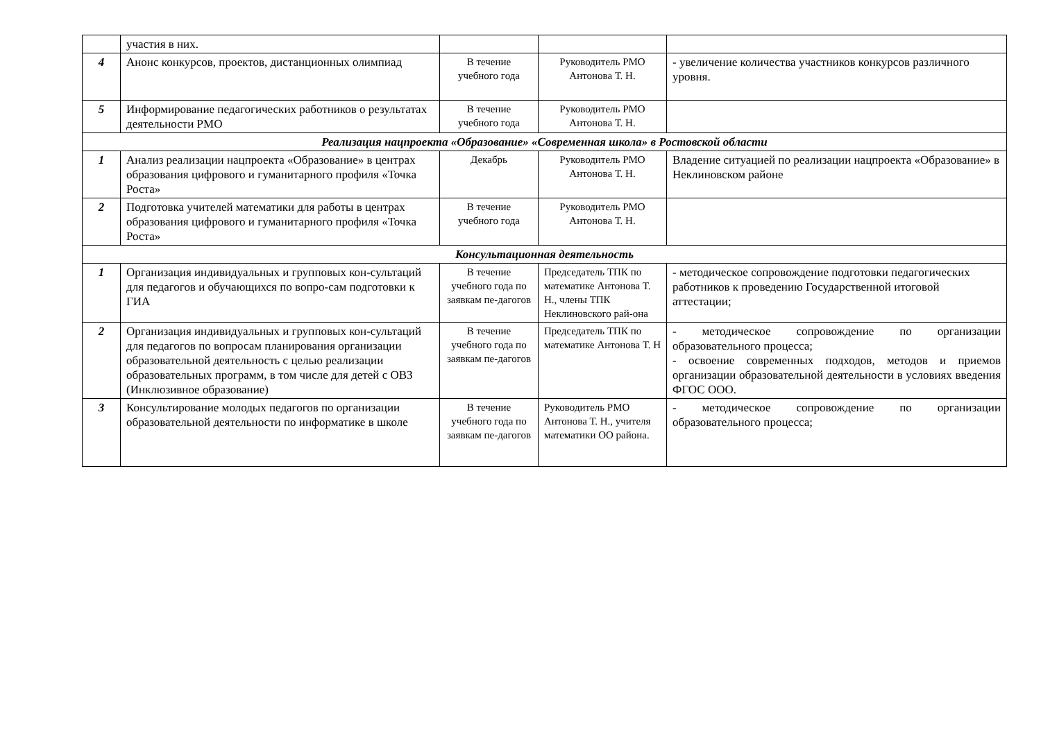| | участия в них. | | | |
| 4 | Анонс конкурсов, проектов, дистанционных олимпиад | В течение учебного года | Руководитель РМО Антонова Т. Н. | - увеличение количества участников конкурсов различного уровня. |
| 5 | Информирование педагогических работников о результатах деятельности РМО | В течение учебного года | Руководитель РМО Антонова Т. Н. | |
| Реализация нацпроекта «Образование» «Современная школа» в Ростовской области | | | | |
| 1 | Анализ реализации нацпроекта «Образование» в центрах образования цифрового и гуманитарного профиля «Точка Роста» | Декабрь | Руководитель РМО Антонова Т. Н. | Владение ситуацией по реализации нацпроекта «Образование» в Неклиновском районе |
| 2 | Подготовка учителей математики для работы в центрах образования цифрового и гуманитарного профиля «Точка Роста» | В течение учебного года | Руководитель РМО Антонова Т. Н. | |
| Консультационная деятельность | | | | |
| 1 | Организация индивидуальных и групповых кон-сультаций для педагогов и обучающихся по вопро-сам подготовки к ГИА | В течение учебного года по заявкам пе-дагогов | Председатель ТПК по математике Антонова Т. Н., члены ТПК Неклиновского рай-она | - методическое сопровождение подготовки педагогических работников к проведению Государственной итоговой аттестации; |
| 2 | Организация индивидуальных и групповых кон-сультаций для педагогов по вопросам планирования организации образовательной деятельность с целью реализации образовательных программ, в том числе для детей с ОВЗ (Инклюзивное образование) | В течение учебного года по заявкам пе-дагогов | Председатель ТПК по математике Антонова Т. Н | - методическое сопровождение по организации образовательного процесса; - освоение современных подходов, методов и приемов организации образовательной деятельности в условиях введения ФГОС ООО. |
| 3 | Консультирование молодых педагогов по организации образовательной деятельности по информатике в школе | В течение учебного года по заявкам пе-дагогов | Руководитель РМО Антонова Т. Н., учителя математики ОО района. | - методическое сопровождение по организации образовательного процесса; |